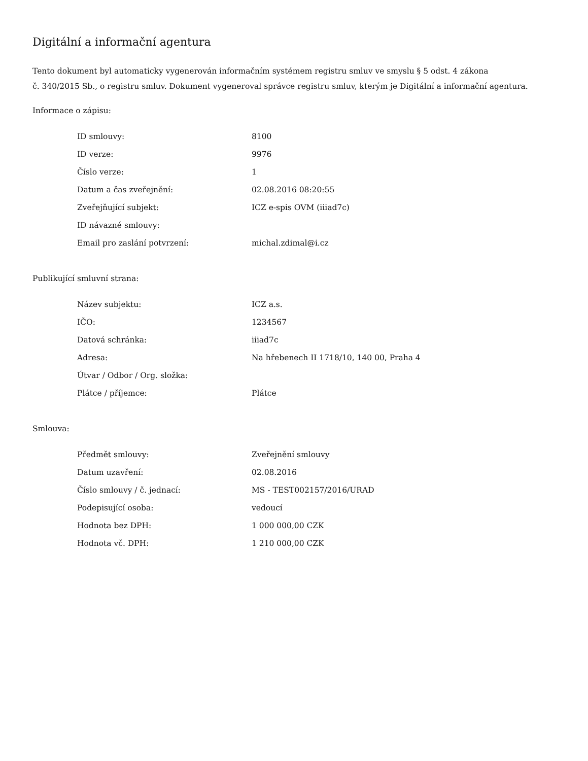Digitální a informační agentura
Tento dokument byl automaticky vygenerován informačním systémem registru smluv ve smyslu § 5 odst. 4 zákona
č. 340/2015 Sb., o registru smluv. Dokument vygeneroval správce registru smluv, kterým je Digitální a informační agentura.
Informace o zápisu:
| ID smlouvy: | 8100 |
| ID verze: | 9976 |
| Číslo verze: | 1 |
| Datum a čas zveřejnění: | 02.08.2016 08:20:55 |
| Zveřejňující subjekt: | ICZ e-spis OVM (iiiad7c) |
| ID návazné smlouvy: | |
| Email pro zaslání potvrzení: | michal.zdimal@i.cz |
Publikující smluvní strana:
| Název subjektu: | ICZ a.s. |
| IČO: | 1234567 |
| Datová schránka: | iiiad7c |
| Adresa: | Na hřebenech II 1718/10, 140 00, Praha 4 |
| Útvar / Odbor / Org. složka: | |
| Plátce / příjemce: | Plátce |
Smlouva:
| Předmět smlouvy: | Zveřejnění smlouvy |
| Datum uzavření: | 02.08.2016 |
| Číslo smlouvy / č. jednací: | MS - TEST002157/2016/URAD |
| Podepisující osoba: | vedoucí |
| Hodnota bez DPH: | 1 000 000,00 CZK |
| Hodnota vč. DPH: | 1 210 000,00 CZK |